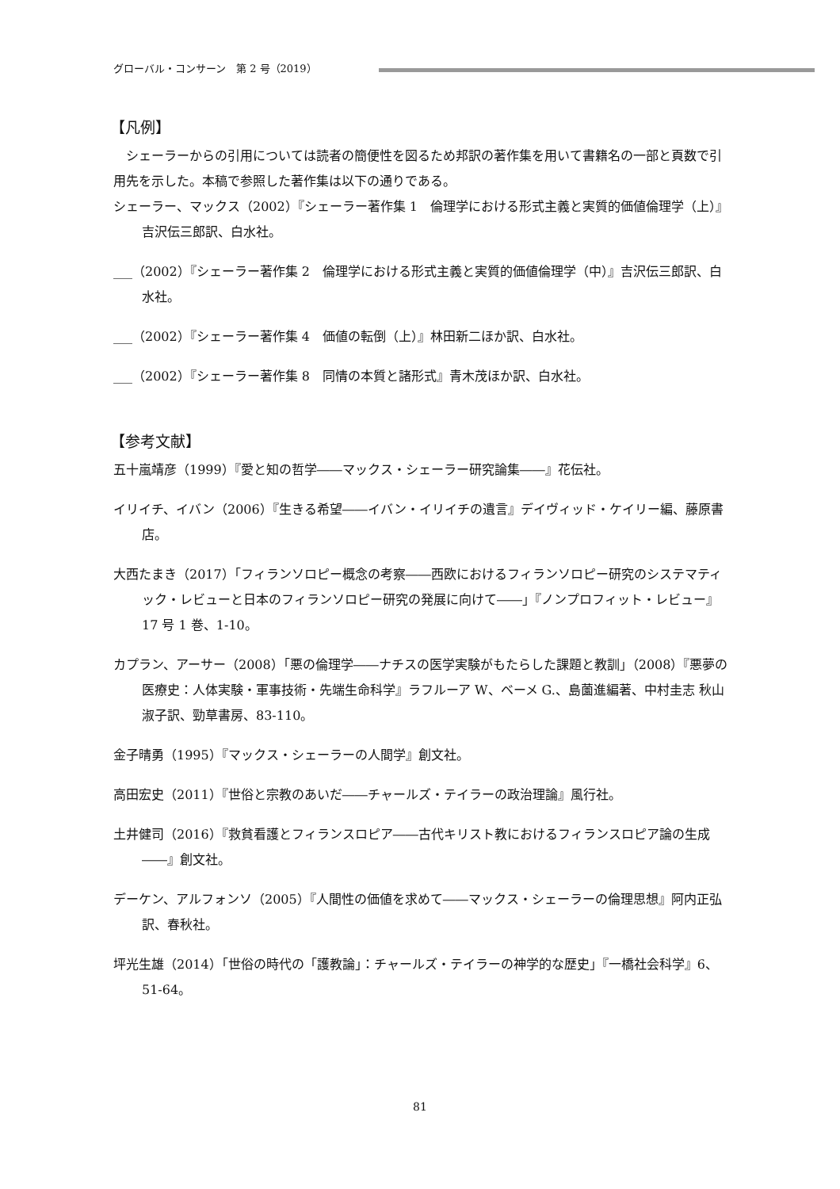グローバル・コンサーン　第 2 号（2019）
【凡例】
シェーラーからの引用については読者の簡便性を図るため邦訳の著作集を用いて書籍名の一部と頁数で引用先を示した。本稿で参照した著作集は以下の通りである。
シェーラー、マックス（2002）『シェーラー著作集 1　倫理学における形式主義と実質的価値倫理学（上）』吉沢伝三郎訳、白水社。
___（2002）『シェーラー著作集 2　倫理学における形式主義と実質的価値倫理学（中）』吉沢伝三郎訳、白水社。
___（2002）『シェーラー著作集 4　価値の転倒（上）』林田新二ほか訳、白水社。
___（2002）『シェーラー著作集 8　同情の本質と諸形式』青木茂ほか訳、白水社。
【参考文献】
五十嵐靖彦（1999）『愛と知の哲学――マックス・シェーラー研究論集――』花伝社。
イリイチ、イバン（2006）『生きる希望――イバン・イリイチの遺言』デイヴィッド・ケイリー編、藤原書店。
大西たまき（2017）「フィランソロピー概念の考察――西欧におけるフィランソロピー研究のシステマティック・レビューと日本のフィランソロピー研究の発展に向けて――」『ノンプロフィット・レビュー』17 号 1 巻、1-10。
カプラン、アーサー（2008）「悪の倫理学――ナチスの医学実験がもたらした課題と教訓」（2008）『悪夢の医療史：人体実験・軍事技術・先端生命科学』ラフルーア W、ベーメ G.、島薗進編著、中村圭志 秋山淑子訳、勁草書房、83-110。
金子晴勇（1995）『マックス・シェーラーの人間学』創文社。
高田宏史（2011）『世俗と宗教のあいだ――チャールズ・テイラーの政治理論』風行社。
土井健司（2016）『救貧看護とフィランスロピア――古代キリスト教におけるフィランスロピア論の生成――』創文社。
デーケン、アルフォンソ（2005）『人間性の価値を求めて――マックス・シェーラーの倫理思想』阿内正弘訳、春秋社。
坪光生雄（2014）「世俗の時代の「護教論」：チャールズ・テイラーの神学的な歴史」『一橋社会科学』6、51-64。
81